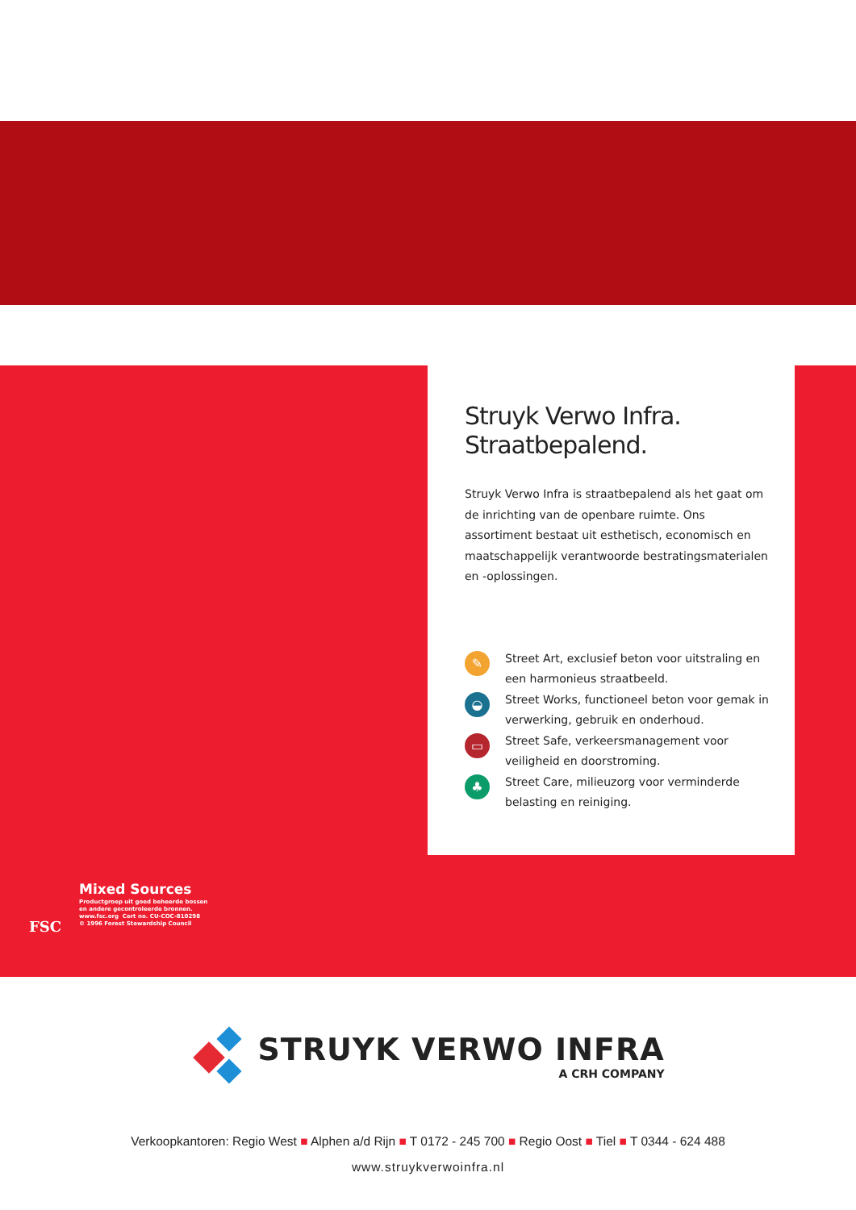FSC
Mixed Sources
Productgroep uit goed beheerde bossen
en andere gecontroleerde bronnen.
www.fsc.org Cert no. CU-COC-810298
© 1996 Forest Stewardship Council
Struyk Verwo Infra.
Straatbepalend.
Struyk Verwo Infra is straatbepalend als het gaat om de inrichting van de openbare ruimte. Ons assortiment bestaat uit esthetisch, economisch en maatschappelijk verantwoorde bestratingsmaterialen en -oplossingen.
✎
Street Art, exclusief beton voor uitstraling en een harmonieus straatbeeld.
◒
Street Works, functioneel beton voor gemak in verwerking, gebruik en onderhoud.
▭
Street Safe, verkeersmanagement voor veiligheid en doorstroming.
♣
Street Care, milieuzorg voor verminderde belasting en reiniging.
STRUYK VERWO INFRA
A CRH COMPANY
Verkoopkantoren: Regio West ■ Alphen a/d Rijn ■ T 0172 - 245 700 ■ Regio Oost ■ Tiel ■ T 0344 - 624 488
www.struykverwoinfra.nl